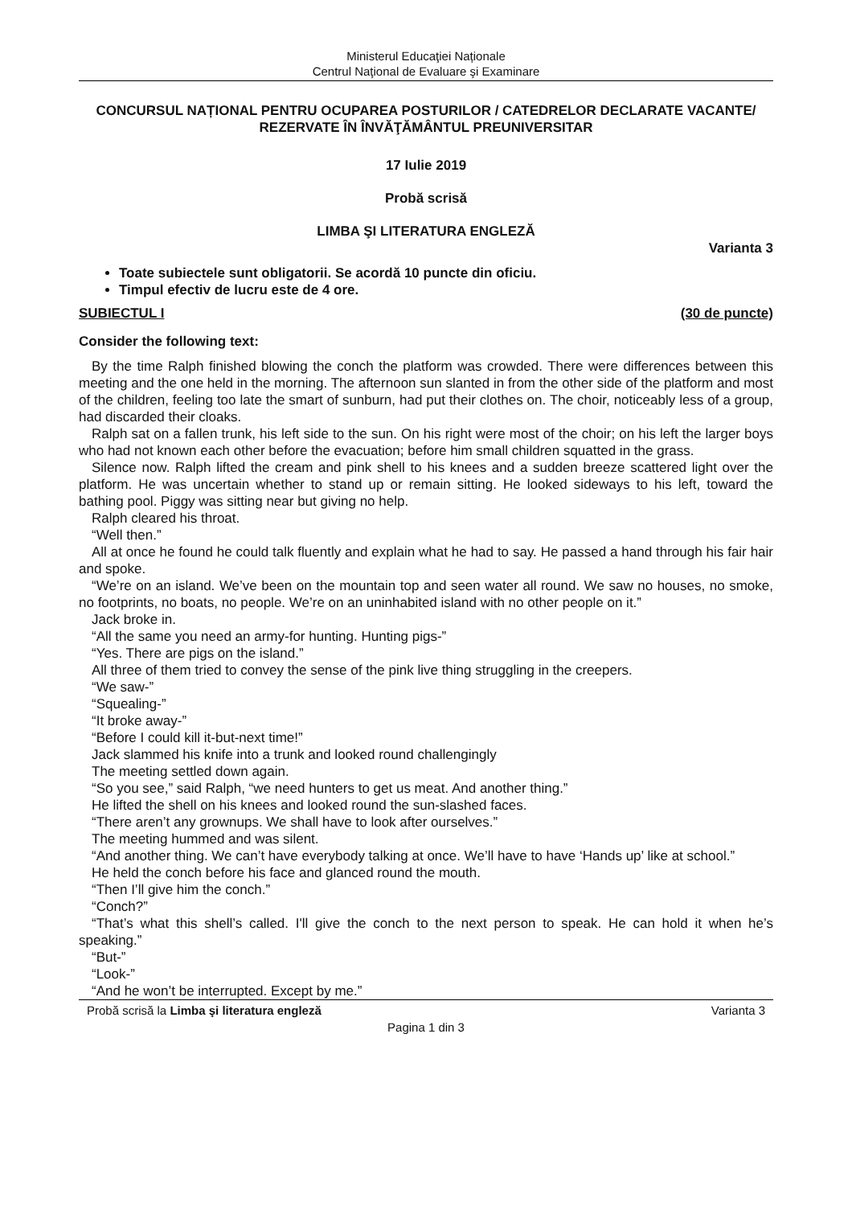Ministerul Educaţiei Naționale
Centrul Naţional de Evaluare şi Examinare
CONCURSUL NAȚIONAL PENTRU OCUPAREA POSTURILOR / CATEDRELOR DECLARATE VACANTE/ REZERVATE ÎN ÎNVĂŢĂMÂNTUL PREUNIVERSITAR
17 Iulie 2019
Probă scrisă
LIMBA ŞI LITERATURA ENGLEZĂ
Varianta 3
Toate subiectele sunt obligatorii. Se acordă 10 puncte din oficiu.
Timpul efectiv de lucru este de 4 ore.
SUBIECTUL I (30 de puncte)
Consider the following text:
By the time Ralph finished blowing the conch the platform was crowded. There were differences between this meeting and the one held in the morning. The afternoon sun slanted in from the other side of the platform and most of the children, feeling too late the smart of sunburn, had put their clothes on. The choir, noticeably less of a group, had discarded their cloaks.
Ralph sat on a fallen trunk, his left side to the sun. On his right were most of the choir; on his left the larger boys who had not known each other before the evacuation; before him small children squatted in the grass.
Silence now. Ralph lifted the cream and pink shell to his knees and a sudden breeze scattered light over the platform. He was uncertain whether to stand up or remain sitting. He looked sideways to his left, toward the bathing pool. Piggy was sitting near but giving no help.
Ralph cleared his throat.
“Well then.”
All at once he found he could talk fluently and explain what he had to say. He passed a hand through his fair hair and spoke.
“We’re on an island. We’ve been on the mountain top and seen water all round. We saw no houses, no smoke, no footprints, no boats, no people. We’re on an uninhabited island with no other people on it.”
Jack broke in.
“All the same you need an army-for hunting. Hunting pigs-”
“Yes. There are pigs on the island.”
All three of them tried to convey the sense of the pink live thing struggling in the creepers.
“We saw-”
“Squealing-”
“It broke away-”
“Before I could kill it-but-next time!”
Jack slammed his knife into a trunk and looked round challengingly
The meeting settled down again.
“So you see,” said Ralph, “we need hunters to get us meat. And another thing.”
He lifted the shell on his knees and looked round the sun-slashed faces.
“There aren’t any grownups. We shall have to look after ourselves.”
The meeting hummed and was silent.
“And another thing. We can’t have everybody talking at once. We’ll have to have ‘Hands up’ like at school.”
He held the conch before his face and glanced round the mouth.
“Then I’ll give him the conch.”
“Conch?”
“That’s what this shell’s called. I'll give the conch to the next person to speak. He can hold it when he’s speaking.”
“But-”
“Look-”
“And he won’t be interrupted. Except by me.”
Probă scrisă la Limba şi literatura engleză Varianta 3
Pagina 1 din 3